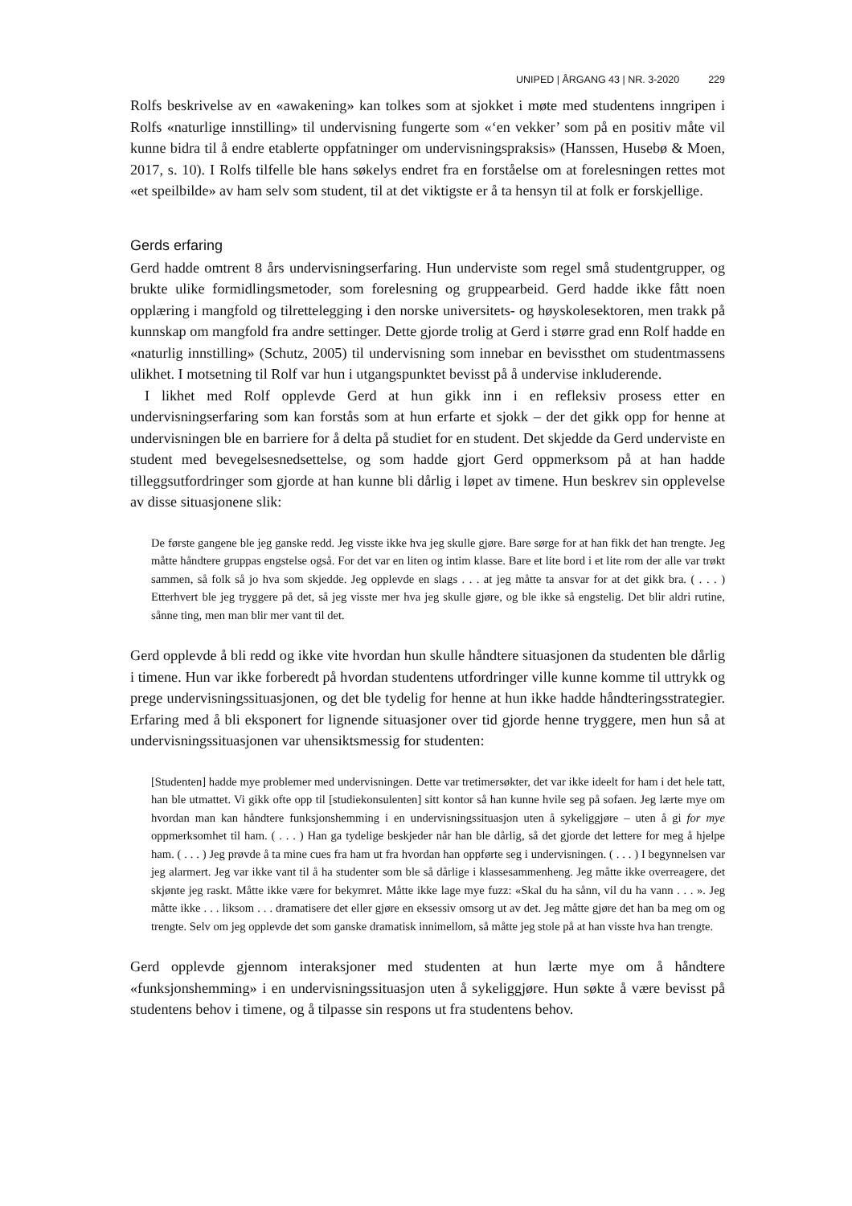UNIPED | ÅRGANG 43 | NR. 3-2020 229
Rolfs beskrivelse av en «awakening» kan tolkes som at sjokket i møte med studentens inngripen i Rolfs «naturlige innstilling» til undervisning fungerte som «‘en vekker’ som på en positiv måte vil kunne bidra til å endre etablerte oppfatninger om undervisningspraksis» (Hanssen, Husebø & Moen, 2017, s. 10). I Rolfs tilfelle ble hans søkelys endret fra en forståelse om at forelesningen rettes mot «et speilbilde» av ham selv som student, til at det viktigste er å ta hensyn til at folk er forskjellige.
Gerds erfaring
Gerd hadde omtrent 8 års undervisningserfaring. Hun underviste som regel små studentgrupper, og brukte ulike formidlingsmetoder, som forelesning og gruppearbeid. Gerd hadde ikke fått noen opplæring i mangfold og tilrettelegging i den norske universitets- og høyskolesektoren, men trakk på kunnskap om mangfold fra andre settinger. Dette gjorde trolig at Gerd i større grad enn Rolf hadde en «naturlig innstilling» (Schutz, 2005) til undervisning som innebar en bevissthet om studentmassens ulikhet. I motsetning til Rolf var hun i utgangspunktet bevisst på å undervise inkluderende.
I likhet med Rolf opplevde Gerd at hun gikk inn i en refleksiv prosess etter en undervisningserfaring som kan forstås som at hun erfarte et sjokk – der det gikk opp for henne at undervisningen ble en barriere for å delta på studiet for en student. Det skjedde da Gerd underviste en student med bevegelsesnedsettelse, og som hadde gjort Gerd oppmerksom på at han hadde tilleggsutfordringer som gjorde at han kunne bli dårlig i løpet av timene. Hun beskrev sin opplevelse av disse situasjonene slik:
De første gangene ble jeg ganske redd. Jeg visste ikke hva jeg skulle gjøre. Bare sørge for at han fikk det han trengte. Jeg måtte håndtere gruppas engstelse også. For det var en liten og intim klasse. Bare et lite bord i et lite rom der alle var trøkt sammen, så folk så jo hva som skjedde. Jeg opplevde en slags . . . at jeg måtte ta ansvar for at det gikk bra. ( . . . ) Etterhvert ble jeg tryggere på det, så jeg visste mer hva jeg skulle gjøre, og ble ikke så engstelig. Det blir aldri rutine, sånne ting, men man blir mer vant til det.
Gerd opplevde å bli redd og ikke vite hvordan hun skulle håndtere situasjonen da studenten ble dårlig i timene. Hun var ikke forberedt på hvordan studentens utfordringer ville kunne komme til uttrykk og prege undervisningssituasjonen, og det ble tydelig for henne at hun ikke hadde håndteringsstrategier. Erfaring med å bli eksponert for lignende situasjoner over tid gjorde henne tryggere, men hun så at undervisningssituasjonen var uhensiktsmessig for studenten:
[Studenten] hadde mye problemer med undervisningen. Dette var tretimersøkter, det var ikke ideelt for ham i det hele tatt, han ble utmattet. Vi gikk ofte opp til [studiekonsulenten] sitt kontor så han kunne hvile seg på sofaen. Jeg lærte mye om hvordan man kan håndtere funksjonshemming i en undervisningssituasjon uten å sykeliggjøre – uten å gi for mye oppmerksomhet til ham. ( . . . ) Han ga tydelige beskjeder når han ble dårlig, så det gjorde det lettere for meg å hjelpe ham. ( . . . ) Jeg prøvde å ta mine cues fra ham ut fra hvordan han oppførte seg i undervisningen. ( . . . ) I begynnelsen var jeg alarmert. Jeg var ikke vant til å ha studenter som ble så dårlige i klassesammenheng. Jeg måtte ikke overreagere, det skjønte jeg raskt. Måtte ikke være for bekymret. Måtte ikke lage mye fuzz: «Skal du ha sånn, vil du ha vann . . . ». Jeg måtte ikke . . . liksom . . . dramatisere det eller gjøre en eksessiv omsorg ut av det. Jeg måtte gjøre det han ba meg om og trengte. Selv om jeg opplevde det som ganske dramatisk innimellom, så måtte jeg stole på at han visste hva han trengte.
Gerd opplevde gjennom interaksjoner med studenten at hun lærte mye om å håndtere «funksjonshemming» i en undervisningssituasjon uten å sykeliggjøre. Hun søkte å være bevisst på studentens behov i timene, og å tilpasse sin respons ut fra studentens behov.